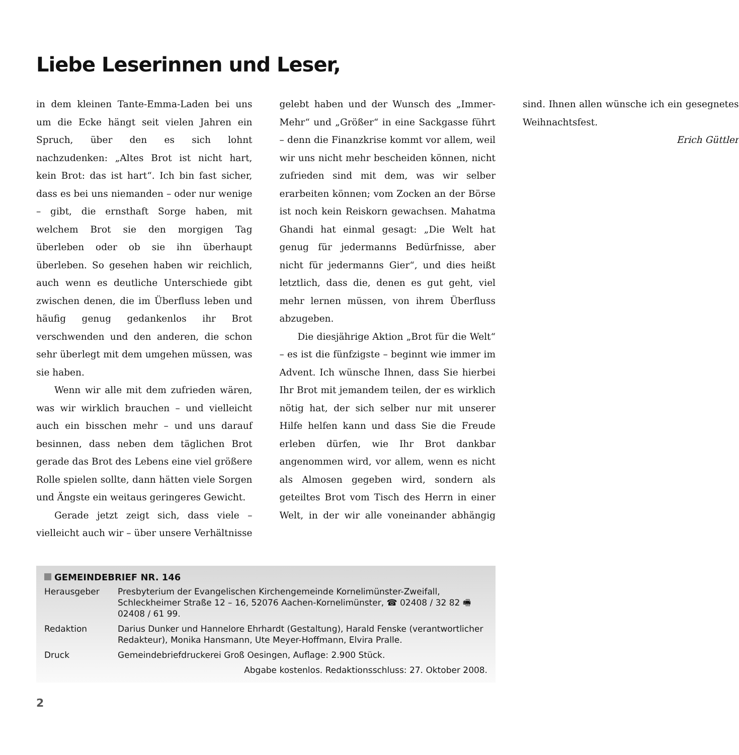Liebe Leserinnen und Leser,
in dem kleinen Tante-Emma-Laden bei uns um die Ecke hängt seit vielen Jahren ein Spruch, über den es sich lohnt nachzudenken: „Altes Brot ist nicht hart, kein Brot: das ist hart“. Ich bin fast sicher, dass es bei uns niemanden – oder nur wenige – gibt, die ernsthaft Sorge haben, mit welchem Brot sie den morgigen Tag überleben oder ob sie ihn überhaupt überleben. So gesehen haben wir reichlich, auch wenn es deutliche Unterschiede gibt zwischen denen, die im Überfluss leben und häufig genug gedankenlos ihr Brot verschwenden und den anderen, die schon sehr überlegt mit dem umgehen müssen, was sie haben.
Wenn wir alle mit dem zufrieden wären, was wir wirklich brauchen – und vielleicht auch ein bisschen mehr – und uns darauf besinnen, dass neben dem täglichen Brot gerade das Brot des Lebens eine viel größere Rolle spielen sollte, dann hätten viele Sorgen und Ängste ein weitaus geringeres Gewicht.
Gerade jetzt zeigt sich, dass viele – vielleicht auch wir – über unsere Verhältnisse gelebt haben und der Wunsch des „Immer-Mehr“ und „Größer“ in eine Sackgasse führt – denn die Finanzkrise kommt vor allem, weil wir uns nicht mehr bescheiden können, nicht zufrieden sind mit dem, was wir selber erarbeiten können; vom Zocken an der Börse ist noch kein Reiskorn gewachsen. Mahatma Ghandi hat einmal gesagt: „Die Welt hat genug für jedermanns Bedürfnisse, aber nicht für jedermanns Gier“, und dies heißt letztlich, dass die, denen es gut geht, viel mehr lernen müssen, von ihrem Überfluss abzugeben.
Die diesjährige Aktion „Brot für die Welt“ – es ist die fünfzigste – beginnt wie immer im Advent. Ich wünsche Ihnen, dass Sie hierbei Ihr Brot mit jemandem teilen, der es wirklich nötig hat, der sich selber nur mit unserer Hilfe helfen kann und dass Sie die Freude erleben dürfen, wie Ihr Brot dankbar angenommen wird, vor allem, wenn es nicht als Almosen gegeben wird, sondern als geteiltes Brot vom Tisch des Herrn in einer Welt, in der wir alle voneinander abhängig sind. Ihnen allen wünsche ich ein gesegnetes Weihnachtsfest.
Erich Güttler
GEMEINDEBRIEF NR. 146
| Herausgeber | Presbyterium der Evangelischen Kirchengemeinde Kornelimünster-Zweifall, Schleckheimer Straße 12 – 16, 52076 Aachen-Kornelimünster, ☎ 02408 / 32 82 🖷 02408 / 61 99. |
| Redaktion | Darius Dunker und Hannelore Ehrhardt (Gestaltung), Harald Fenske (verantwortlicher Redakteur), Monika Hansmann, Ute Meyer-Hoffmann, Elvira Pralle. |
| Druck | Gemeindebriefdruckerei Groß Oesingen, Auflage: 2.900 Stück. |
Abgabe kostenlos. Redaktionsschluss: 27. Oktober 2008.
2